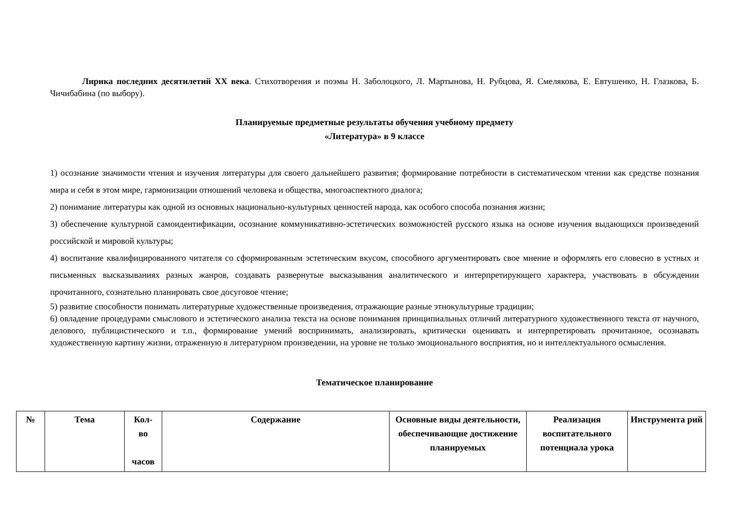Лирика последних десятилетий ХХ века. Стихотворения и поэмы Н. Заболоцкого, Л. Мартынова, Н. Рубцова, Я. Смелякова, Е. Евтушенко, Н. Глазкова, Б. Чичибабина (по выбору).
Планируемые предметные результаты обучения учебному предмету
«Литература» в 9 классе
1) осознание значимости чтения и изучения литературы для своего дальнейшего развития; формирование потребности в систематическом чтении как средстве познания мира и себя в этом мире, гармонизации отношений человека и общества, многоаспектного диалога;
2) понимание литературы как одной из основных национально-культурных ценностей народа, как особого способа познания жизни;
3) обеспечение культурной самоидентификации, осознание коммуникативно-эстетических возможностей русского языка на основе изучения выдающихся произведений российской и мировой культуры;
4) воспитание квалифицированного читателя со сформированным эстетическим вкусом, способного аргументировать свое мнение и оформлять его словесно в устных и письменных высказываниях разных жанров, создавать развернутые высказывания аналитического и интерпретирующего характера, участвовать в обсуждении прочитанного, сознательно планировать свое досуговое чтение;
5) развитие способности понимать литературные художественные произведения, отражающие разные этнокультурные традиции;
6) овладение процедурами смыслового и эстетического анализа текста на основе понимания принципиальных отличий литературного художественного текста от научного, делового, публицистического и т.п., формирование умений воспринимать, анализировать, критически оценивать и интерпретировать прочитанное, осознавать художественную картину жизни, отраженную в литературном произведении, на уровне не только эмоционального восприятия, но и интеллектуального осмысления.
Тематическое планирование
| № | Тема | Кол- во часов | Содержание | Основные виды деятельности, обеспечивающие достижение планируемых | Реализация воспитательного потенциала урока | Инструмента рий |
| --- | --- | --- | --- | --- | --- | --- |